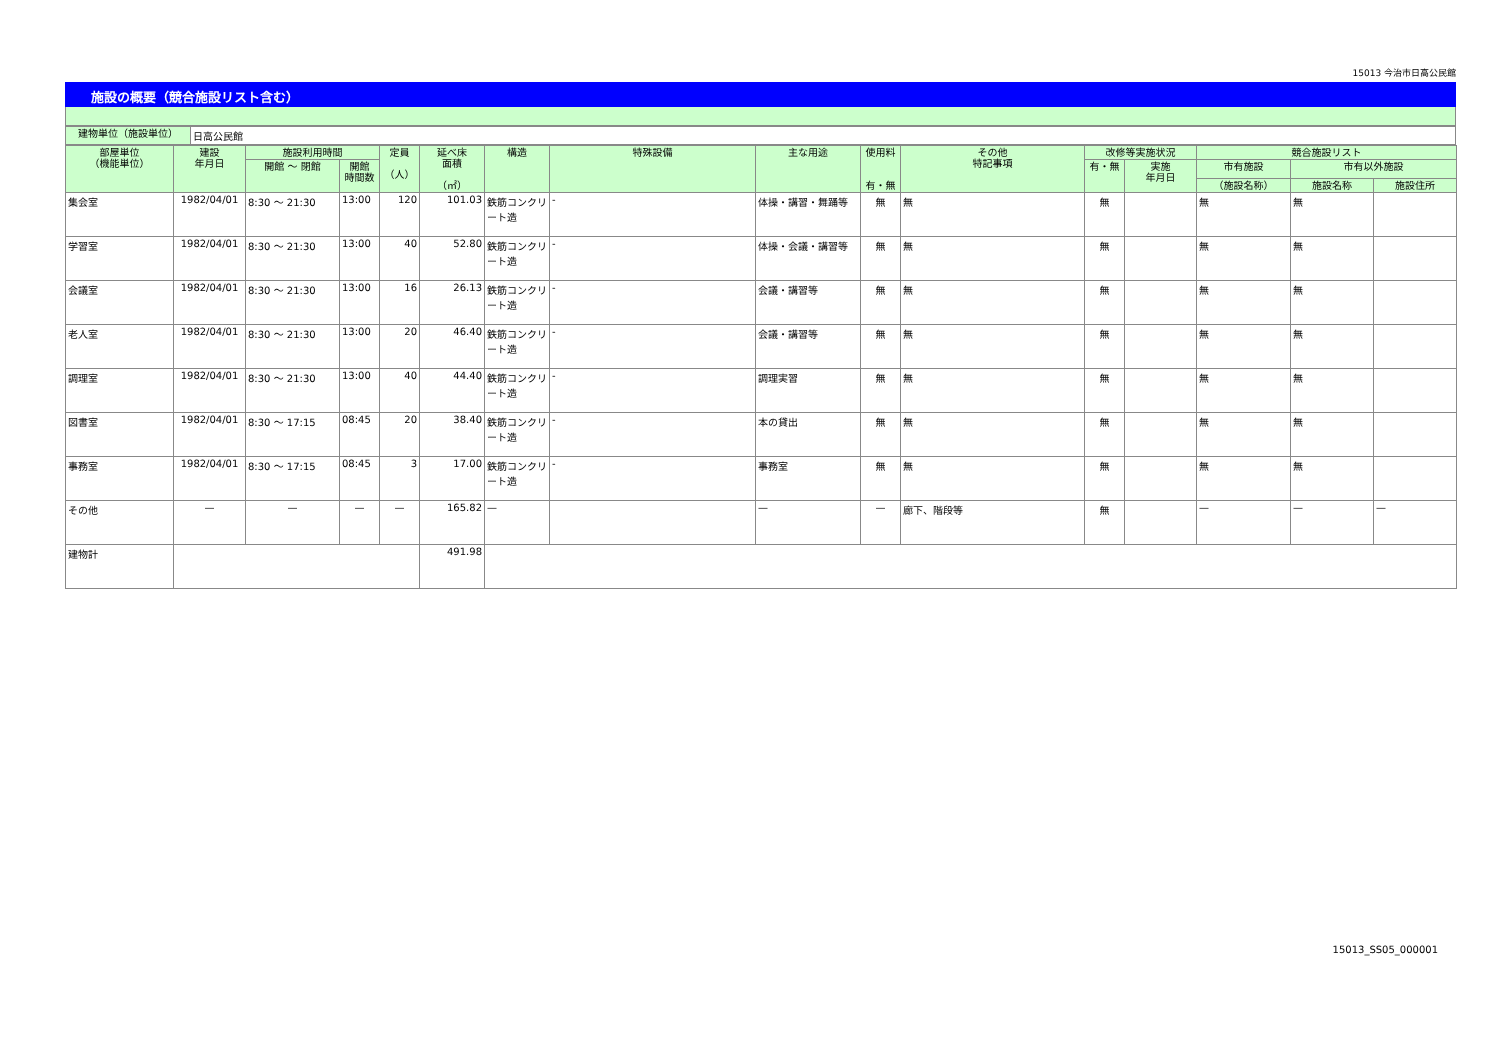15013 今治市日高公民館
施設の概要（競合施設リスト含む）
| 建物単位（施設単位） | 日高公民館 |
| 部屋単位 （機能単位） | 建設 年月日 | 施設利用時間 | | 定員 （人） | 延べ床 面積 （㎡） | 構造 | 特殊設備 | 主な用途 | 使用料 有・無 | その他 特記事項 | 改修等実施状況 | | 競合施設リスト | | |
| --- | --- | --- | --- | --- | --- | --- | --- | --- | --- | --- | --- | --- | --- | --- | --- |
| | | 開館 ～ 閉館 | 開館 時間数 | | | | | | | | 有・無 | 実施 年月日 | 市有施設 | 市有以外施設 | |
| | | | | | | | | | | | | | （施設名称） | 施設名称 | 施設住所 |
| 集会室 | 1982/04/01 | 8:30 ～ 21:30 | 13:00 | 120 | 101.03 | 鉄筋コンクリート造 | - | 体操・講習・舞踊等 | 無 | 無 | 無 | | 無 | 無 | |
| 学習室 | 1982/04/01 | 8:30 ～ 21:30 | 13:00 | 40 | 52.80 | 鉄筋コンクリート造 | - | 体操・会議・講習等 | 無 | 無 | 無 | | 無 | 無 | |
| 会議室 | 1982/04/01 | 8:30 ～ 21:30 | 13:00 | 16 | 26.13 | 鉄筋コンクリート造 | - | 会議・講習等 | 無 | 無 | 無 | | 無 | 無 | |
| 老人室 | 1982/04/01 | 8:30 ～ 21:30 | 13:00 | 20 | 46.40 | 鉄筋コンクリート造 | - | 会議・講習等 | 無 | 無 | 無 | | 無 | 無 | |
| 調理室 | 1982/04/01 | 8:30 ～ 21:30 | 13:00 | 40 | 44.40 | 鉄筋コンクリート造 | - | 調理実習 | 無 | 無 | 無 | | 無 | 無 | |
| 図書室 | 1982/04/01 | 8:30 ～ 17:15 | 08:45 | 20 | 38.40 | 鉄筋コンクリート造 | - | 本の貸出 | 無 | 無 | 無 | | 無 | 無 | |
| 事務室 | 1982/04/01 | 8:30 ～ 17:15 | 08:45 | 3 | 17.00 | 鉄筋コンクリート造 | - | 事務室 | 無 | 無 | 無 | | 無 | 無 | |
| その他 | — | — | — | — | 165.82 | — | | — | — | 廊下、階段等 | 無 | | — | — | — |
| 建物計 | | | | | 491.98 | | | | | | | | | | |
15013_SS05_000001